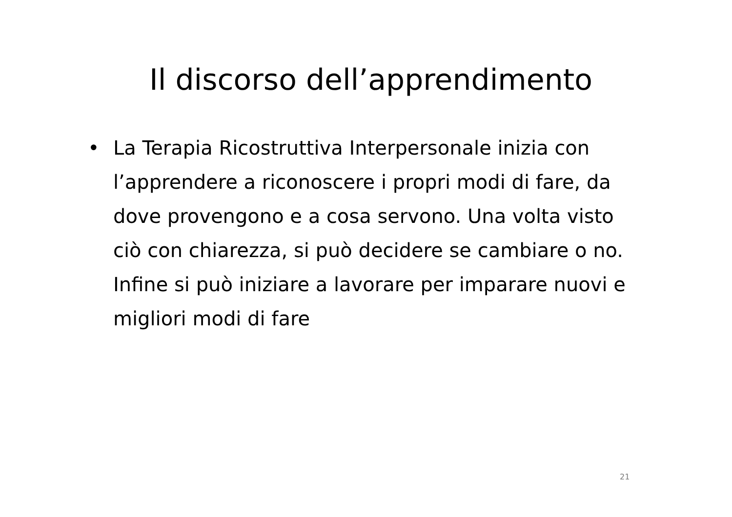Il discorso dell’apprendimento
• La Terapia Ricostruttiva Interpersonale inizia con l’apprendere a riconoscere i propri modi di fare, da dove provengono e a cosa servono. Una volta visto ciò con chiarezza, si può decidere se cambiare o no. Infine si può iniziare a lavorare per imparare nuovi e migliori modi di fare
21